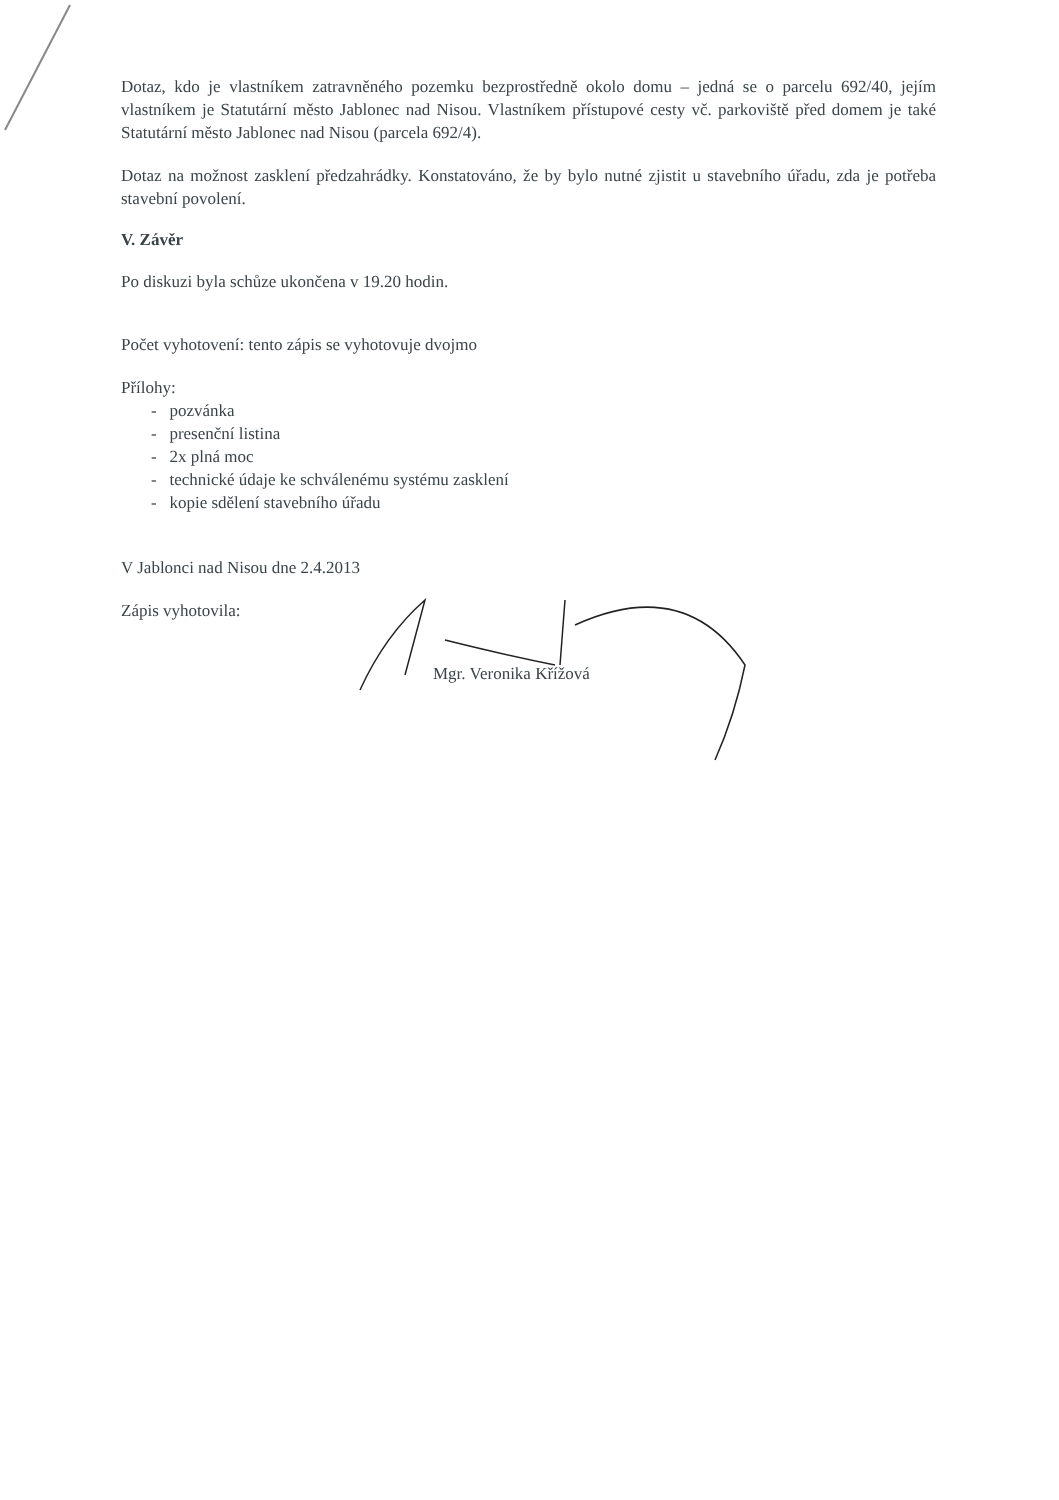Dotaz, kdo je vlastníkem zatravněného pozemku bezprostředně okolo domu – jedná se o parcelu 692/40, jejím vlastníkem je Statutární město Jablonec nad Nisou. Vlastníkem přístupové cesty vč. parkoviště před domem je také Statutární město Jablonec nad Nisou (parcela 692/4).
Dotaz na možnost zasklení předzahrádky. Konstatováno, že by bylo nutné zjistit u stavebního úřadu, zda je potřeba stavební povolení.
V. Závěr
Po diskuzi byla schůze ukončena v 19.20 hodin.
Počet vyhotovení: tento zápis se vyhotovuje dvojmo
Přílohy:
- pozvánka
- presenční listina
- 2x plná moc
- technické údaje ke schválenému systému zasklení
- kopie sdělení stavebního úřadu
V Jablonci nad Nisou dne 2.4.2013
Zápis vyhotovila:
Mgr. Veronika Křížová